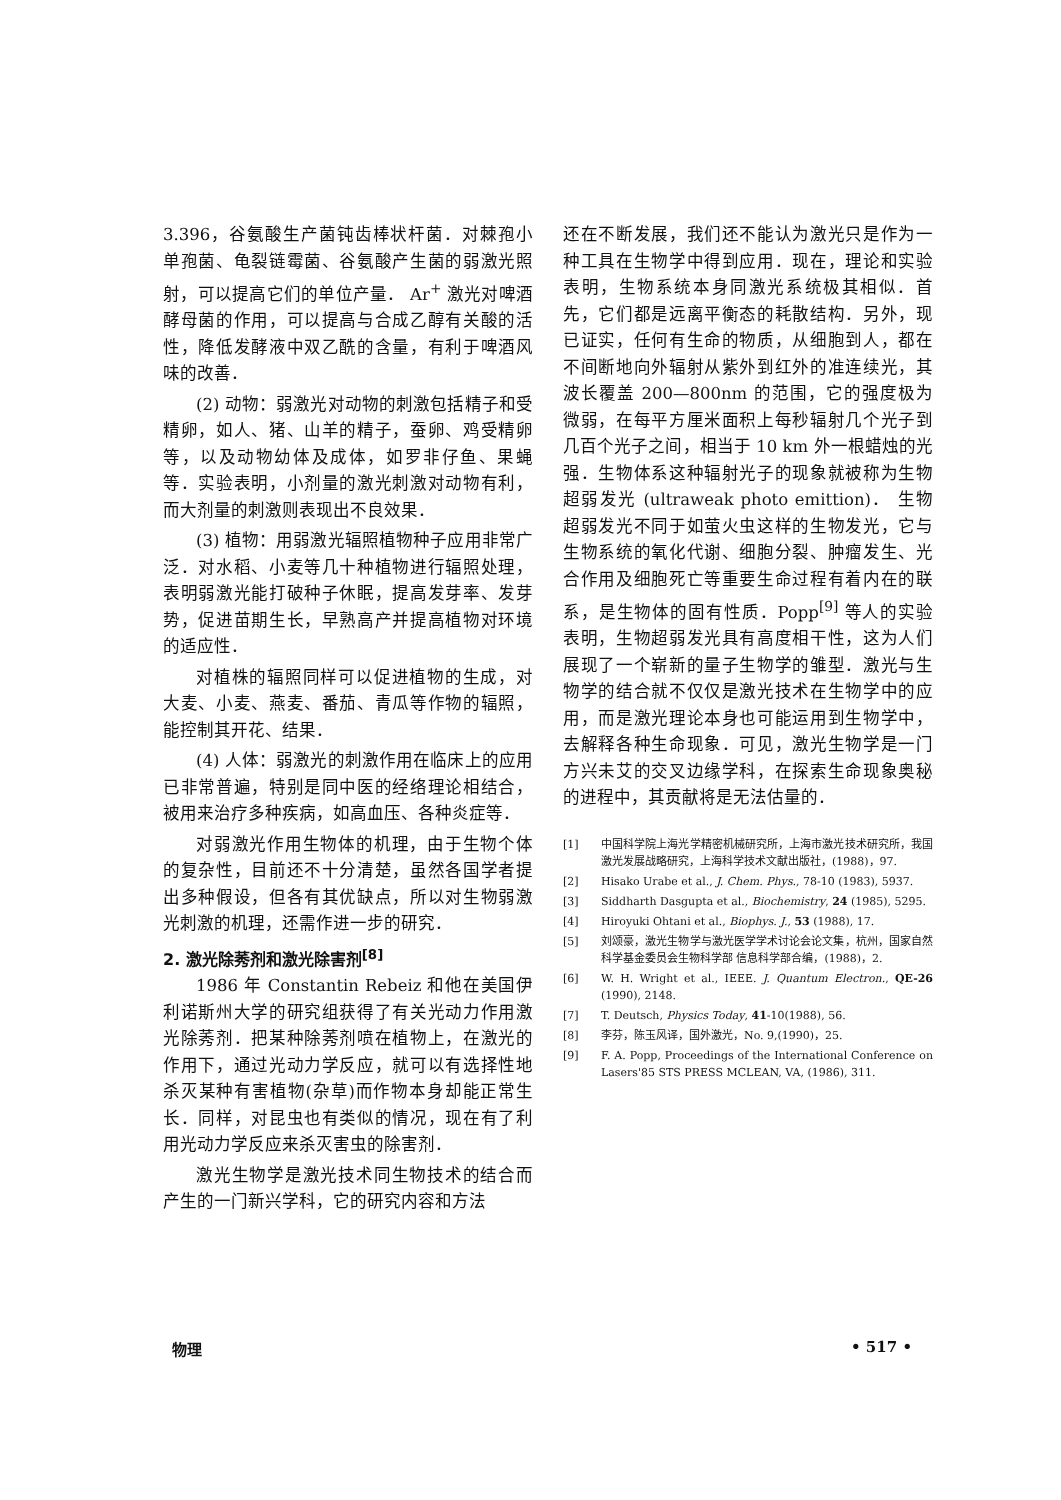3.396，谷氨酸生产菌钝齿棒状杆菌．对棘孢小单孢菌、龟裂链霉菌、谷氨酸产生菌的弱激光照射，可以提高它们的单位产量． Ar<sup>+</sup> 激光对啤酒酵母菌的作用，可以提高与合成乙醇有关酸的活性，降低发酵液中双乙酰的含量，有利于啤酒风味的改善．
(2) 动物：弱激光对动物的刺激包括精子和受精卵，如人、猪、山羊的精子，蚕卵、鸡受精卵等，以及动物幼体及成体，如罗非仔鱼、果蝇等．实验表明，小剂量的激光刺激对动物有利，而大剂量的刺激则表现出不良效果．
(3) 植物：用弱激光辐照植物种子应用非常广泛．对水稻、小麦等几十种植物进行辐照处理，表明弱激光能打破种子休眠，提高发芽率、发芽势，促进苗期生长，早熟高产并提高植物对环境的适应性．
对植株的辐照同样可以促进植物的生成，对大麦、小麦、燕麦、番茄、青瓜等作物的辐照，能控制其开花、结果．
(4) 人体：弱激光的刺激作用在临床上的应用已非常普遍，特别是同中医的经络理论相结合，被用来治疗多种疾病，如高血压、各种炎症等．
对弱激光作用生物体的机理，由于生物个体的复杂性，目前还不十分清楚，虽然各国学者提出多种假设，但各有其优缺点，所以对生物弱激光刺激的机理，还需作进一步的研究．
2. 激光除莠剂和激光除害剂<sup>[8]</sup>
1986 年 Constantin Rebeiz 和他在美国伊利诺斯州大学的研究组获得了有关光动力作用激光除莠剂．把某种除莠剂喷在植物上，在激光的作用下，通过光动力学反应，就可以有选择性地杀灭某种有害植物(杂草)而作物本身却能正常生长．同样，对昆虫也有类似的情况，现在有了利用光动力学反应来杀灭害虫的除害剂．
激光生物学是激光技术同生物技术的结合而产生的一门新兴学科，它的研究内容和方法
还在不断发展，我们还不能认为激光只是作为一种工具在生物学中得到应用．现在，理论和实验表明，生物系统本身同激光系统极其相似．首先，它们都是远离平衡态的耗散结构．另外，现已证实，任何有生命的物质，从细胞到人，都在不间断地向外辐射从紫外到红外的准连续光，其波长覆盖 200—800nm 的范围，它的强度极为微弱，在每平方厘米面积上每秒辐射几个光子到几百个光子之间，相当于 10 km 外一根蜡烛的光强．生物体系这种辐射光子的现象就被称为生物超弱发光 (ultraweak photo emittion)． 生物超弱发光不同于如萤火虫这样的生物发光，它与生物系统的氧化代谢、细胞分裂、肿瘤发生、光合作用及细胞死亡等重要生命过程有着内在的联系，是生物体的固有性质．Popp<sup>[9]</sup> 等人的实验表明，生物超弱发光具有高度相干性，这为人们展现了一个崭新的量子生物学的雏型．激光与生物学的结合就不仅仅是激光技术在生物学中的应用，而是激光理论本身也可能运用到生物学中，去解释各种生命现象．可见，激光生物学是一门方兴未艾的交叉边缘学科，在探索生命现象奥秘的进程中，其贡献将是无法估量的．
[1] 中国科学院上海光学精密机械研究所，上海市激光技术研究所，我国激光发展战略研究，上海科学技术文献出版社，(1988)，97.
[2] Hisako Urabe et al., J. Chem. Phys., 78-10 (1983), 5937.
[3] Siddharth Dasgupta et al., Biochemistry, 24 (1985), 5295.
[4] Hiroyuki Ohtani et al., Biophys. J., 53 (1988), 17.
[5] 刘颂豪，激光生物学与激光医学学术讨论会论文集，杭州，国家自然科学基金委员会生物科学部 信息科学部合编，(1988)，2.
[6] W. H. Wright et al., IEEE. J. Quantum Electron., QE-26 (1990), 2148.
[7] T. Deutsch, Physics Today, 41-10(1988), 56.
[8] 李芬，陈玉风译，国外激光，No. 9,(1990)，25.
[9] F. A. Popp, Proceedings of the International Conference on Lasers'85 STS PRESS MCLEAN, VA, (1986), 311.
物理 • 517 •